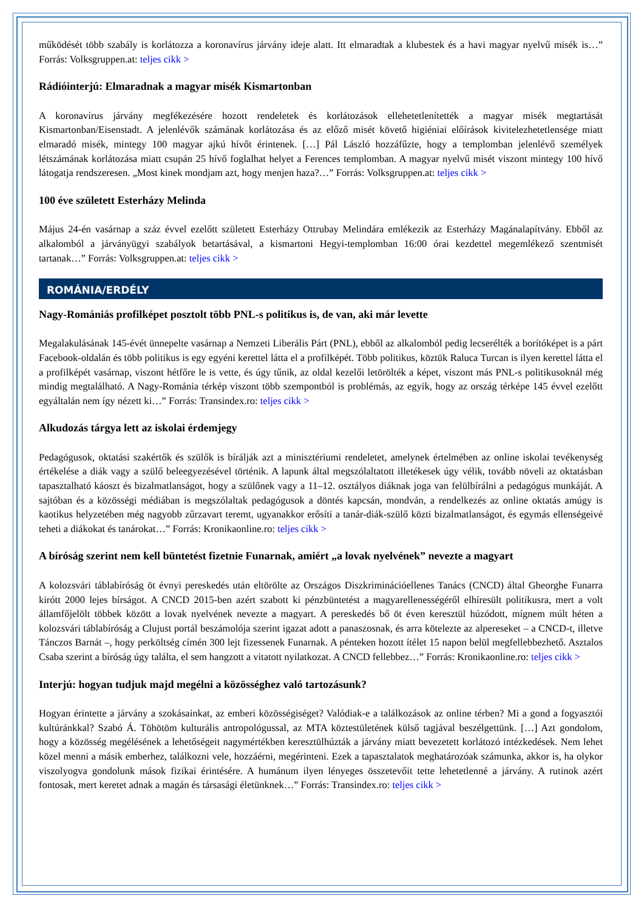működését több szabály is korlátozza a koronavírus járvány ideje alatt. Itt elmaradtak a klubestek és a havi magyar nyelvű misék is…” Forrás: Volksgruppen.at: teljes cikk >
Rádióinterjú: Elmaradnak a magyar misék Kismartonban
A koronavírus járvány megfékezésére hozott rendeletek és korlátozások ellehetetlenítették a magyar misék megtartását Kismartonban/Eisenstadt. A jelenlévők számának korlátozása és az előző misét követő higiéniai előírások kivitelezhetetlensége miatt elmaradó misék, mintegy 100 magyar ajkú hívőt érintenek. […] Pál László hozzáfűzte, hogy a templomban jelenlévő személyek létszámának korlátozása miatt csupán 25 hívő foglalhat helyet a Ferences templomban. A magyar nyelvű misét viszont mintegy 100 hívő látogatja rendszeresen. „Most kinek mondjam azt, hogy menjen haza?…” Forrás: Volksgruppen.at: teljes cikk >
100 éve született Esterházy Melinda
Május 24-én vasárnap a száz évvel ezelőtt született Esterházy Ottrubay Melindára emlékezik az Esterházy Magánalapítvány. Ebből az alkalomból a járványügyi szabályok betartásával, a kismartoni Hegyi-templomban 16:00 órai kezdettel megemlékező szentmisét tartanak…” Forrás: Volksgruppen.at: teljes cikk >
ROMÁNIA/ERDÉLY
Nagy-Romániás profilképet posztolt több PNL-s politikus is, de van, aki már levette
Megalakulásának 145-évét ünnepelte vasárnap a Nemzeti Liberális Párt (PNL), ebből az alkalomból pedig lecserélték a borítóképet is a párt Facebook-oldalán és több politikus is egy egyéni kerettel látta el a profilképét. Több politikus, köztük Raluca Turcan is ilyen kerettel látta el a profilképét vasárnap, viszont hétfőre le is vette, és úgy tűnik, az oldal kezelői letörölték a képet, viszont más PNL-s politikusoknál még mindig megtalálható. A Nagy-Románia térkép viszont több szempontból is problémás, az egyik, hogy az ország térképe 145 évvel ezelőtt egyáltalán nem így nézett ki…” Forrás: Transindex.ro: teljes cikk >
Alkudozás tárgya lett az iskolai érdemjegy
Pedagógusok, oktatási szakértők és szülők is bírálják azt a minisztériumi rendeletet, amelynek értelmében az online iskolai tevékenység értékelése a diák vagy a szülő beleegyezésével történik. A lapunk által megszólaltatott illetékesek úgy vélik, tovább növeli az oktatásban tapasztalható káoszt és bizalmatlanságot, hogy a szülőnek vagy a 11–12. osztályos diáknak joga van felülbírálni a pedagógus munkáját. A sajtóban és a közösségi médiában is megszólaltak pedagógusok a döntés kapcsán, mondván, a rendelkezés az online oktatás amúgy is kaotikus helyzetében még nagyobb zűrzavart teremt, ugyanakkor erősíti a tanár-diák-szülő közti bizalmatlanságot, és egymás ellenségeivé teheti a diákokat és tanárokat…” Forrás: Kronikaonline.ro: teljes cikk >
A bíróság szerint nem kell büntetést fizetnie Funarnak, amiért „a lovak nyelvének” nevezte a magyart
A kolozsvári táblabíróság öt évnyi pereskedés után eltörölte az Országos Diszkriminációellenes Tanács (CNCD) által Gheorghe Funarra kirótt 2000 lejes bírságot. A CNCD 2015-ben azért szabott ki pénzbüntetést a magyarellenességéről elhíresült politikusra, mert a volt államfőjelölt többek között a lovak nyelvének nevezte a magyart. A pereskedés bő öt éven keresztül húzódott, mígnem múlt héten a kolozsvári táblabíróság a Clujust portál beszámolója szerint igazat adott a panaszosnak, és arra kötelezte az alpereseket – a CNCD-t, illetve Tánczos Barnát –, hogy perköltség címén 300 lejt fizessenek Funarnak. A pénteken hozott ítélet 15 napon belül megfellebbezhető. Asztalos Csaba szerint a bíróság úgy találta, el sem hangzott a vitatott nyilatkozat. A CNCD fellebbez…” Forrás: Kronikaonline.ro: teljes cikk >
Interjú: hogyan tudjuk majd megélni a közösséghez való tartozásunk?
Hogyan érintette a járvány a szokásainkat, az emberi közösségiséget? Valódiak-e a találkozások az online térben? Mi a gond a fogyasztói kultúránkkal? Szabó Á. Töhötöm kulturális antropológussal, az MTA köztestületének külső tagjával beszélgettünk. […] Azt gondolom, hogy a közösség megélésének a lehetőségeit nagymértékben keresztülhúzták a járvány miatt bevezetett korlátozó intézkedések. Nem lehet közel menni a másik emberhez, találkozni vele, hozzáérni, megérinteni. Ezek a tapasztalatok meghatározóak számunka, akkor is, ha olykor viszolyogva gondolunk mások fizikai érintésére. A humánum ilyen lényeges összetevőit tette lehetetlenné a járvány. A rutinok azért fontosak, mert keretet adnak a magán és társasági életünknek…” Forrás: Transindex.ro: teljes cikk >